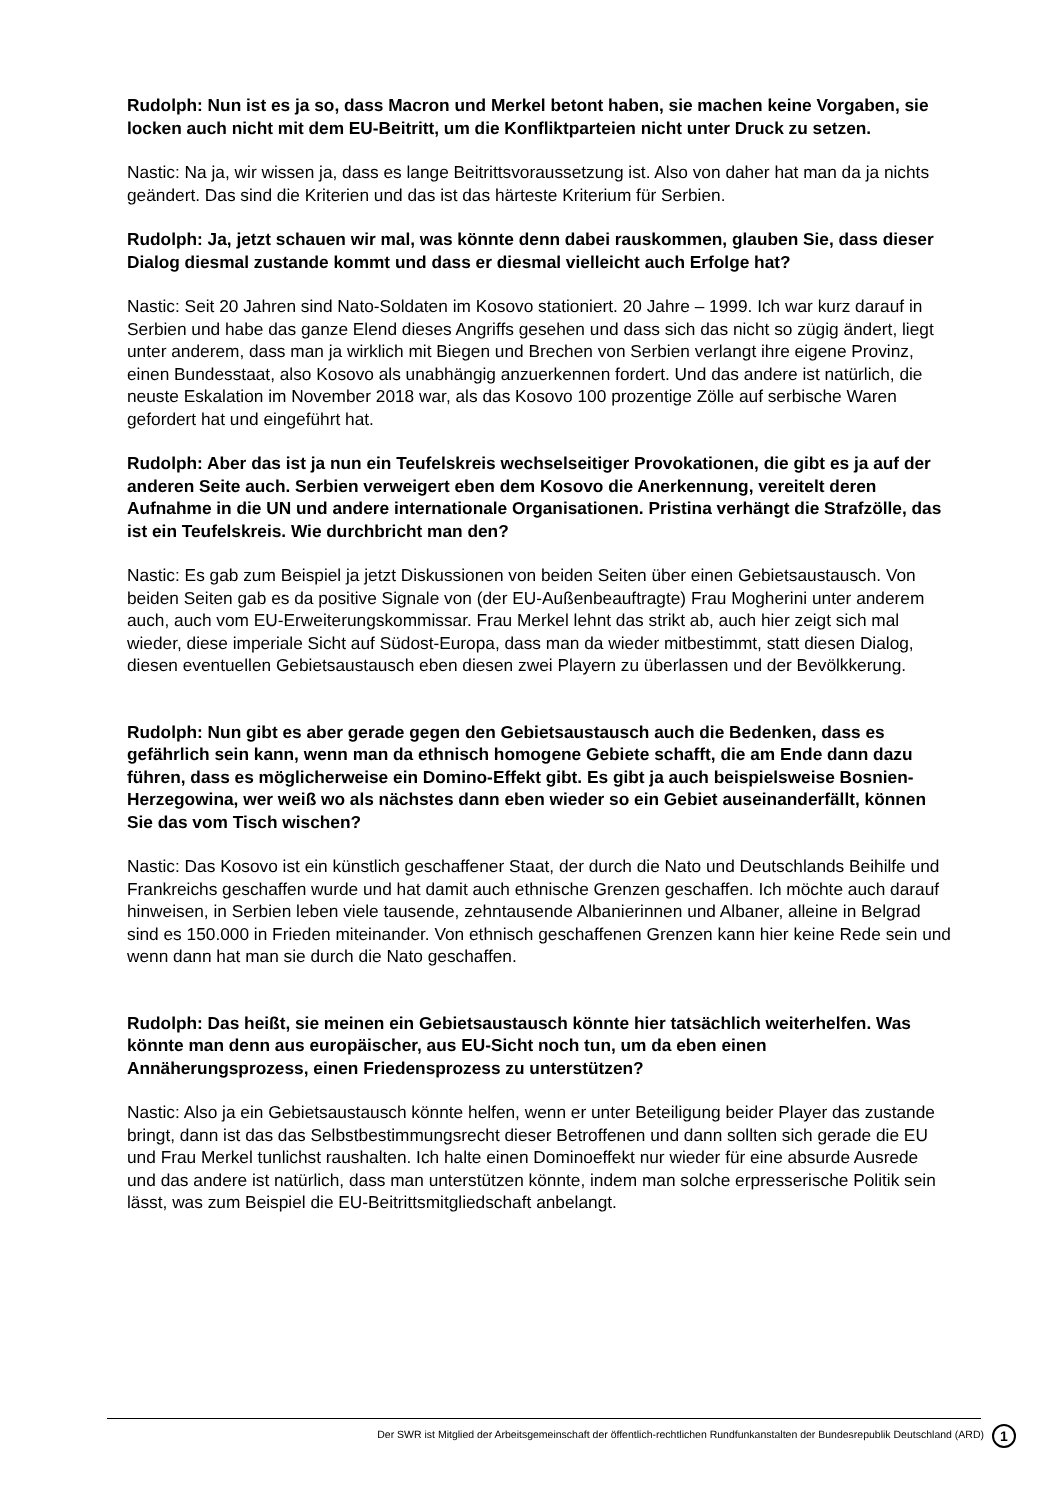Rudolph: Nun ist es ja so, dass Macron und Merkel betont haben, sie machen keine Vorgaben, sie locken auch nicht mit dem EU-Beitritt, um die Konfliktparteien nicht unter Druck zu setzen.
Nastic: Na ja, wir wissen ja, dass es lange Beitrittsvoraussetzung ist. Also von daher hat man da ja nichts geändert. Das sind die Kriterien und das ist das härteste Kriterium für Serbien.
Rudolph: Ja, jetzt schauen wir mal, was könnte denn dabei rauskommen, glauben Sie, dass dieser Dialog diesmal zustande kommt und dass er diesmal vielleicht auch Erfolge hat?
Nastic: Seit 20 Jahren sind Nato-Soldaten im Kosovo stationiert. 20 Jahre – 1999. Ich war kurz darauf in Serbien und habe das ganze Elend dieses Angriffs gesehen und dass sich das nicht so zügig ändert, liegt unter anderem, dass man ja wirklich mit Biegen und Brechen von Serbien verlangt ihre eigene Provinz, einen Bundesstaat, also Kosovo als unabhängig anzuerkennen fordert. Und das andere ist natürlich, die neuste Eskalation im November 2018 war, als das Kosovo 100 prozentige Zölle auf serbische Waren gefordert hat und eingeführt hat.
Rudolph: Aber das ist ja nun ein Teufelskreis wechselseitiger Provokationen, die gibt es ja auf der anderen Seite auch. Serbien verweigert eben dem Kosovo die Anerkennung, vereitelt deren Aufnahme in die UN und andere internationale Organisationen. Pristina verhängt die Strafzölle, das ist ein Teufelskreis. Wie durchbricht man den?
Nastic: Es gab zum Beispiel ja jetzt Diskussionen von beiden Seiten über einen Gebietsaustausch. Von beiden Seiten gab es da positive Signale von (der EU-Außenbeauftragte) Frau Mogherini unter anderem auch, auch vom EU-Erweiterungskommissar. Frau Merkel lehnt das strikt ab, auch hier zeigt sich mal wieder, diese imperiale Sicht auf Südost-Europa, dass man da wieder mitbestimmt, statt diesen Dialog, diesen eventuellen Gebietsaustausch eben diesen zwei Playern zu überlassen und der Bevölkkerung.
Rudolph: Nun gibt es aber gerade gegen den Gebietsaustausch auch die Bedenken, dass es gefährlich sein kann, wenn man da ethnisch homogene Gebiete schafft, die am Ende dann dazu führen, dass es möglicherweise ein Domino-Effekt gibt. Es gibt ja auch beispielsweise Bosnien-Herzegowina, wer weiß wo als nächstes dann eben wieder so ein Gebiet auseinanderfällt, können Sie das vom Tisch wischen?
Nastic: Das Kosovo ist ein künstlich geschaffener Staat, der durch die Nato und Deutschlands Beihilfe und Frankreichs geschaffen wurde und hat damit auch ethnische Grenzen geschaffen. Ich möchte auch darauf hinweisen, in Serbien leben viele tausende, zehntausende Albanierinnen und Albaner, alleine in Belgrad sind es 150.000 in Frieden miteinander. Von ethnisch geschaffenen Grenzen kann hier keine Rede sein und wenn dann hat man sie durch die Nato geschaffen.
Rudolph: Das heißt, sie meinen ein Gebietsaustausch könnte hier tatsächlich weiterhelfen. Was könnte man denn aus europäischer, aus EU-Sicht noch tun, um da eben einen Annäherungsprozess, einen Friedensprozess zu unterstützen?
Nastic: Also ja ein Gebietsaustausch könnte helfen, wenn er unter Beteiligung beider Player das zustande bringt, dann ist das das Selbstbestimmungsrecht dieser Betroffenen und dann sollten sich gerade die EU und Frau Merkel tunlichst raushalten. Ich halte einen Dominoeffekt nur wieder für eine absurde Ausrede und das andere ist natürlich, dass man unterstützen könnte, indem man solche erpresserische Politik sein lässt, was zum Beispiel die EU-Beitrittsmitgliedschaft anbelangt.
Der SWR ist Mitglied der Arbeitsgemeinschaft der öffentlich-rechtlichen Rundfunkanstalten der Bundesrepublik Deutschland (ARD) 1